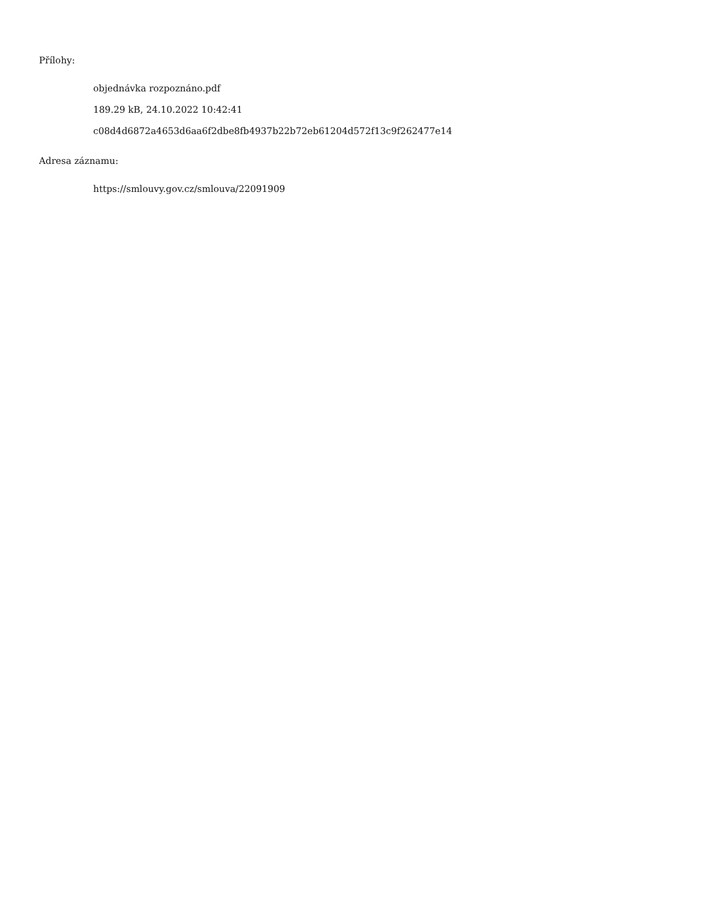Přílohy:
objednávka rozpoznáno.pdf
189.29 kB, 24.10.2022 10:42:41
c08d4d6872a4653d6aa6f2dbe8fb4937b22b72eb61204d572f13c9f262477e14
Adresa záznamu:
https://smlouvy.gov.cz/smlouva/22091909